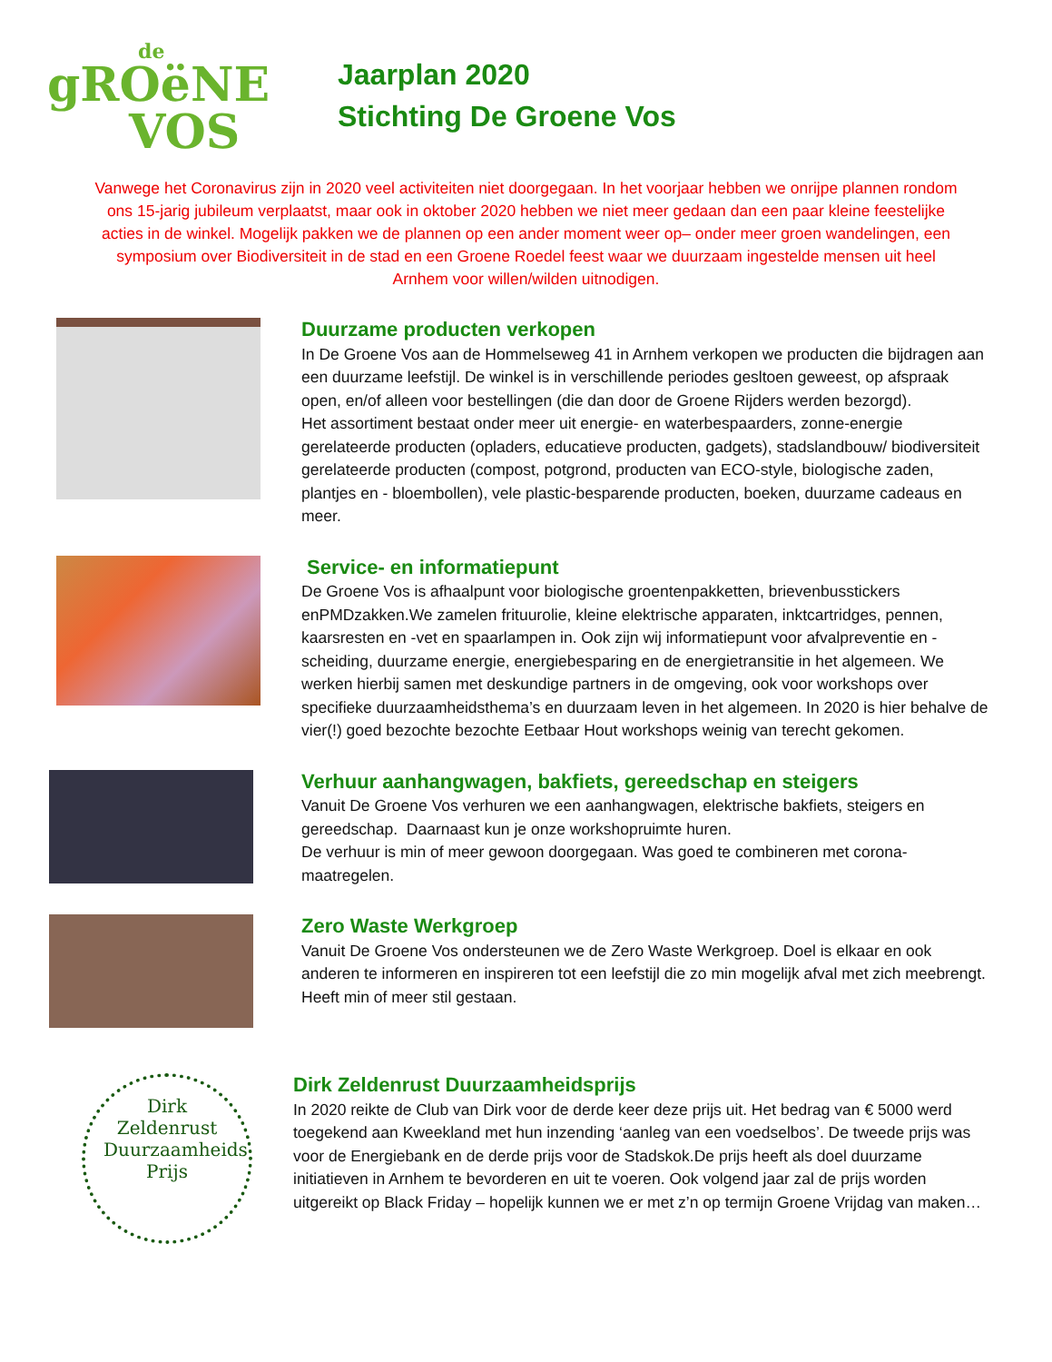de
gROëNE
VOS
Jaarplan 2020
Stichting De Groene Vos
Vanwege het Coronavirus zijn in 2020 veel activiteiten niet doorgegaan. In het voorjaar hebben we onrijpe plannen rondom ons 15-jarig jubileum verplaatst, maar ook in oktober 2020 hebben we niet meer gedaan dan een paar kleine feestelijke acties in de winkel. Mogelijk pakken we de plannen op een ander moment weer op– onder meer groen wandelingen, een symposium over Biodiversiteit in de stad en een Groene Roedel feest waar we duurzaam ingestelde mensen uit heel Arnhem voor willen/wilden uitnodigen.
Duurzame producten verkopen
In De Groene Vos aan de Hommelseweg 41 in Arnhem verkopen we producten die bijdragen aan een duurzame leefstijl. De winkel is in verschillende periodes gesltoen geweest, op afspraak open, en/of alleen voor bestellingen (die dan door de Groene Rijders werden bezorgd).
Het assortiment bestaat onder meer uit energie- en waterbespaarders, zonne-energie gerelateerde producten (opladers, educatieve producten, gadgets), stadslandbouw/ biodiversiteit gerelateerde producten (compost, potgrond, producten van ECO-style, biologische zaden, plantjes en - bloembollen), vele plastic-besparende producten, boeken, duurzame cadeaus en meer.
Service- en informatiepunt
De Groene Vos is afhaalpunt voor biologische groentenpakketten, brievenbusstickers enPMDzakken.We zamelen frituurolie, kleine elektrische apparaten, inktcartridges, pennen, kaarsresten en -vet en spaarlampen in. Ook zijn wij informatiepunt voor afvalpreventie en -scheiding, duurzame energie, energiebesparing en de energietransitie in het algemeen. We werken hierbij samen met deskundige partners in de omgeving, ook voor workshops over specifieke duurzaamheidsthema’s en duurzaam leven in het algemeen. In 2020 is hier behalve de vier(!) goed bezochte bezochte Eetbaar Hout workshops weinig van terecht gekomen.
Verhuur aanhangwagen, bakfiets, gereedschap en steigers
Vanuit De Groene Vos verhuren we een aanhangwagen, elektrische bakfiets, steigers en gereedschap. Daarnaast kun je onze workshopruimte huren.
De verhuur is min of meer gewoon doorgegaan. Was goed te combineren met corona-maatregelen.
Zero Waste Werkgroep
Vanuit De Groene Vos ondersteunen we de Zero Waste Werkgroep. Doel is elkaar en ook anderen te informeren en inspireren tot een leefstijl die zo min mogelijk afval met zich meebrengt. Heeft min of meer stil gestaan.
Dirk Zeldenrust Duurzaamheids Prijs
Dirk Zeldenrust Duurzaamheidsprijs
In 2020 reikte de Club van Dirk voor de derde keer deze prijs uit. Het bedrag van € 5000 werd toegekend aan Kweekland met hun inzending ‘aanleg van een voedselbos’. De tweede prijs was voor de Energiebank en de derde prijs voor de Stadskok.De prijs heeft als doel duurzame initiatieven in Arnhem te bevorderen en uit te voeren. Ook volgend jaar zal de prijs worden uitgereikt op Black Friday – hopelijk kunnen we er met z’n op termijn Groene Vrijdag van maken…